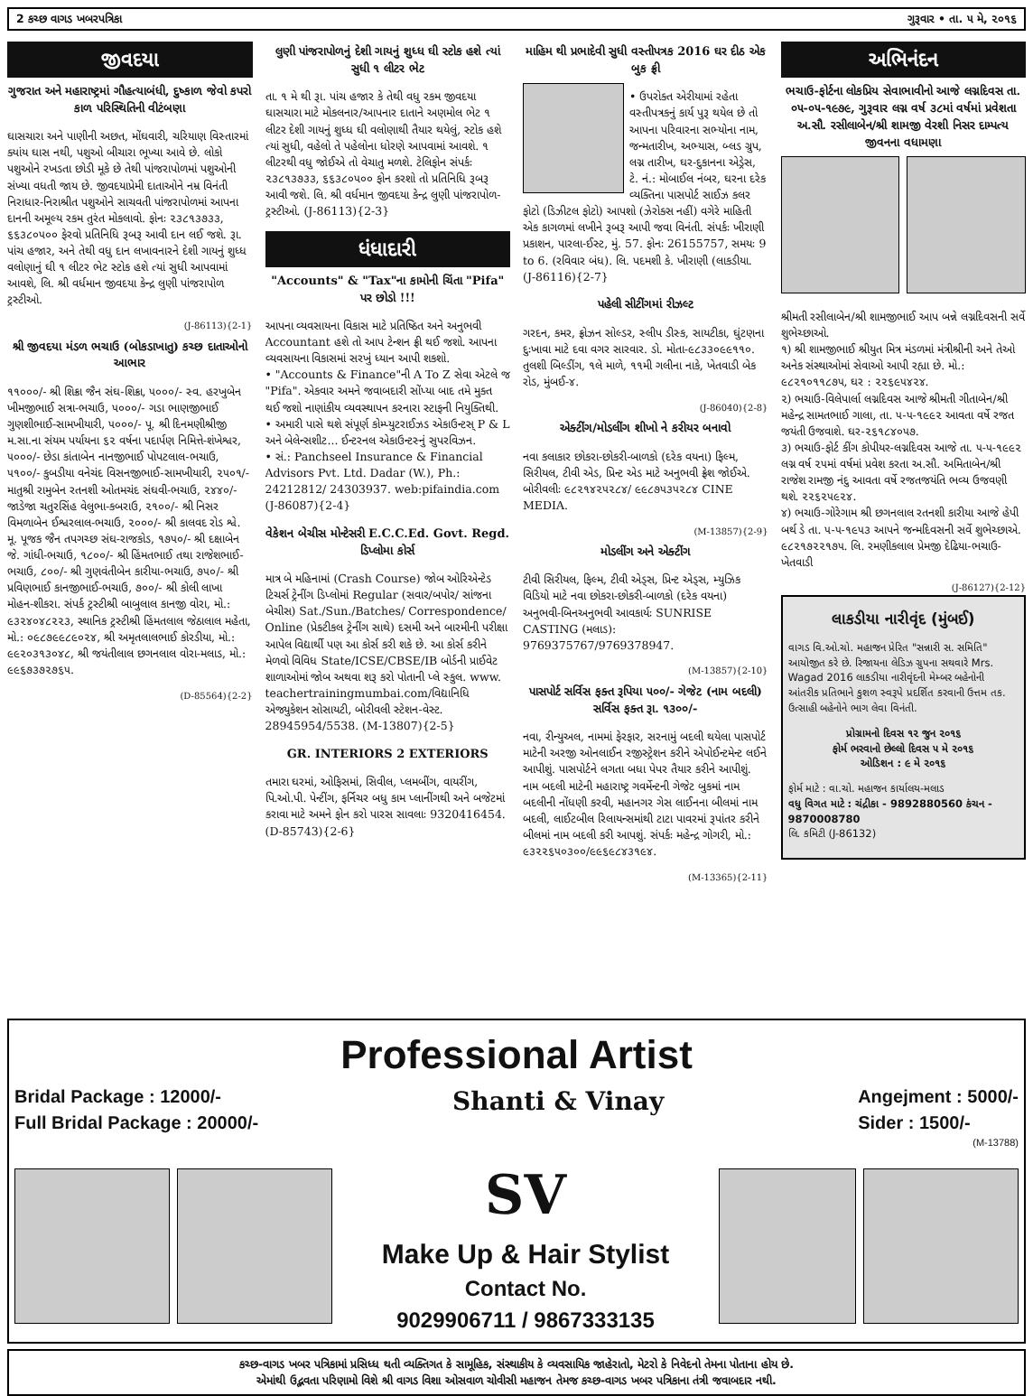2 કચ્છ વાગડ ખબરપત્રિકા ગુરૂવાર • તા. ૫ મે, ૨૦૧૬
જીવદયા
ગુજરાત અને મહારાષ્ટ્રમાં ગૌહત્યાબંધી, દુષ્કાળ જેવો કપરો કાળ પરિસ્થિતિની વીટંબણા
ઘાસચારા અને પાણીની અછત, મોંઘવારી, ચરિયાણ વિસ્તારમાં ક્યાંય ઘાસ નથી, પશુઓ બીચારા ભૂખ્યા આવે છે. લોકો પશુઓને રખડતા છોડી મૂકે છે તેથી પાંજરાપોળમાં પશુઓની સંખ્યા વધતી જાય છે. જીવદયાપ્રેમી દાતાઓને નમ્ર વિનંતી નિરાધાર-નિરાશ્રીત પશુઓને સાચવતી પાંજરાપોળમાં આપના દાનની અમૂલ્ય રકમ તુરંત મોકલાવો. ફોનઃ ૨૩૮૧૩૭૩૩, ૬૬૩૮૦૫૦૦ ફેરવો પ્રતિનિધિ રૂબરૂ આવી દાન લઈ જશે. રૂા. પાંચ હજાર, અને તેથી વધુ દાન લખાવનારને દેશી ગાયનું શુધ્ધ વલોણાનું ઘી ૧ લીટર ભેટ સ્ટોક હશે ત્યાં સુધી આપવામાં આવશે, લિ. શ્રી વર્ધમાન જીવદયા કેન્દ્ર લુણી પાંજરાપોળ ટ્રસ્ટીઓ.
(J-86113){2-1}
શ્રી જીવદયા મંડળ ભચાઉ (બોકડાખાતુ) કચ્છ દાતાઓનો આભાર
૧૧૦૦૦/- શ્રી શિક્રા જૈન સંઘ-શિક્રા, ૫૦૦૦/- સ્વ. હરખુબેન ખીમજીભાઈ સત્રા-ભચાઉ, ૫૦૦૦/- ગડા ભાણજીભાઈ ગુણશીભાઈ-સામખીયારી, ૫૦૦૦/- પૂ. શ્રી દિનમણીશ્રીજી મ.સા.ના સંયમ પર્યાયના ૬૨ વર્ષના પદાર્પણ નિમિત્તે-શંખેશ્વર, ૫૦૦૦/- છેડા કાંતાબેન નાનજીભાઈ પોપટલાલ-ભચાઉ, ૫૧૦૦/- કુબડીયા વનેચંદ વિસનજીભાઈ-સામખીયારી, ૨૫૦૧/- માતુશ્રી રામુબેન રતનશી ઓતમચંદ સંઘવી-ભચાઉ, ૨૪૪૦/- જાડેજા ચતુરસિંહ વેલુભા-કબરાઉ, ૨૧૦૦/- શ્રી નિસર વિમળાબેન ઈશ્વરલાલ-ભચાઉ, ૨૦૦૦/- શ્રી કાલવદ રોડ શ્વે. મૂ. પૂજક જૈન તપગચ્છ સંઘ-રાજકોડ, ૧૭૫૦/- શ્રી દક્ષાબેન જે. ગાંધી-ભચાઉ, ૧૮૦૦/- શ્રી હિંમતભાઈ તથા રાજેશભાઈ-ભચાઉ, ૮૦૦/- શ્રી ગુણવંતીબેન કારીયા-ભચાઉ, ૭૫૦/- શ્રી પ્રવિણભાઈ કાનજીભાઈ-ભચાઉ, ૭૦૦/- શ્રી કોલી લાખા મોહન-શીકરા. સંપર્ક ટ્રસ્ટીશ્રી બાબુલાલ કાનજી વોરા, મો.: ૯૩૨૪૦૪૮૨૨૩, સ્થાનિક ટ્રસ્ટીશ્રી હિંમતલાલ જેઠાલાલ મહેતા, મો.: ૦૯૮૭૯૯૮૯૦૨૪, શ્રી અમૃતલાલભાઈ કોરડીયા, મો.: ૯૯૨૦૩૧૩૦૪૮, શ્રી જયંતીલાલ છગનલાલ વોરા-મલાડ, મો.: ૯૯૬૭૩૭૨૭૬૫.
(D-85564){2-2}
લુણી પાંજરાપોળનું દેશી ગાયનું શુધ્ધ ઘી સ્ટોક હશે ત્યાં સુધી ૧ લીટર ભેટ
તા. ૧ મે થી રૂા. પાંચ હજાર કે તેથી વધુ રકમ જીવદયા ઘાસચારા માટે મોકલનાર/આપનાર દાતાને અણમોલ ભેટ ૧ લીટર દેશી ગાયનું શુધ્ધ ઘી વલોણાથી તૈયાર થયેલું, સ્ટોક હશે ત્યાં સુધી, વહેલો તે પહેલોના ધોરણે આપવામાં આવશે. ૧ લીટરથી વધુ જોઈએ તો વેચાતુ મળશે. ટેલિફોન સંપર્કઃ ૨૩૮૧૩૭૩૩, ૬૬૩૮૦૫૦૦ ફોન કરશો તો પ્રતિનિધિ રૂબરૂ આવી જશે. લિ. શ્રી વર્ધમાન જીવદયા કેન્દ્ર લુણી પાંજરાપોળ-ટ્રસ્ટીઓ. (J-86113){2-3}
ધંધાદારી
"Accounts" & "Tax"ના કામોની ચિંતા "Pifa" પર છોડો !!!
આપના વ્યવસાયના વિકાસ માટે પ્રતિષ્ઠિત અને અનુભવી Accountant હશે તો આપ ટેન્શન ફ્રી થઈ જશો. આપના વ્યવસાયના વિકાસમાં સરખું ધ્યાન આપી શકશો.
• "Accounts & Finance"ની A To Z સેવા એટલે જ "Pifa". એકવાર અમને જવાબદારી સોંપ્યા બાદ તમે મુક્ત થઈ જશો નાણાંકીય વ્યવસ્થાપન કરનારા સ્ટાફની નિયુક્તિથી.
• અમારી પાસે થશે સંપૂર્ણ કોમ્પ્યુટરાઈઝડ એકાઉન્ટસ્ P & L અને બેલેન્સશીટ... ઈન્ટરનલ એકાઉન્ટસ્નું સુપરવિઝન.
• સં.: Panchseel Insurance & Financial Advisors Pvt. Ltd. Dadar (W.), Ph.: 24212812/ 24303937. web:pifaindia.com (J-86087){2-4}
વેકેશન બેચીસ મોન્ટેસરી E.C.C.Ed. Govt. Regd. ડિપ્લોમા કોર્સ
માત્ર બે મહિનામાં (Crash Course) જોબ ઓરિએન્ટેડ ટિચર્સ ટ્રેનીંગ ડિપ્લોમાં Regular (સવાર/બપોર/ સાંજના બેચીસ) Sat./Sun./Batches/ Correspondence/ Online (પ્રેક્ટીકલ ટ્રેનીંગ સાથે) દસમી અને બારમીની પરીક્ષા આપેલ વિદ્યાર્થી પણ આ કોર્સ કરી શકે છે. આ કોર્સ કરીને મેળવો વિવિધ State/ICSE/CBSE/IB બોર્ડની પ્રાઈવેટ શાળાઓમાં જોબ અથવા શરૂ કરો પોતાની પ્લે સ્કુલ. www. teachertrainingmumbai.com/વિદ્યાનિધિ એજ્યુકેશન સોસાયટી, બોરીવલી સ્ટેશન-વેસ્ટ. 28945954/5538. (M-13807){2-5}
GR. INTERIORS 2 EXTERIORS
તમારા ઘરમાં, ઓફિસમાં, સિવીલ, પ્લમબીંગ, વાયરીંગ, પિ.ઓ.પી. પેન્ટીંગ, ફર્નિચર બધુ કામ પ્લાનીંગથી અને બજેટમાં કરાવા માટે અમને ફોન કરો પારસ સાવલાઃ 9320416454. (D-85743){2-6}
માહિમ થી પ્રભાદેવી સુધી વસ્તીપત્રક 2016 ઘર દીઠ એક બુક ફ્રી
• ઉપરોક્ત એરીયામાં રહેતા વસ્તીપત્રકનું કાર્ય પુરૂ થયેલ છે તો આપના પરિવારના સભ્યોના નામ, જન્મતારીખ, અભ્યાસ, બ્લડ ગ્રુપ, લગ્ન તારીખ, ઘર-દુકાનના એડ્રેસ, ટે. નં.: મોબાઈલ નંબર, ઘરના દરેક વ્યક્તિના પાસપોર્ટ સાઈઝ કલર ફોટો (ડિઝીટલ ફોટો) આપશો (ઝેરોક્સ નહીં) વગેરે માહિતી એક કાગળમાં લખીને રૂબરૂ આપી જવા વિનંતી. સંપર્કઃ ખીરાણી પ્રકાશન, પારલા-ઈસ્ટ, મું. 57. ફોનઃ 26155757, સમયઃ 9 to 6. (રવિવાર બંધ). લિ. પદમશી કે. ખીરાણી (લાકડીયા. (J-86116){2-7}
પહેલી સીટીંગમાં રીઝલ્ટ
ગરદન, કમર, ફ્રોઝન સોલ્ડર, સ્લીપ ડીસ્ક, સાયટીકા, ઘુંટણના દુઃખાવા માટે દવા વગર સારવાર. ડો. મોતા-૯૮૩૩૦૯૯૧૧૦. તુલશી બિલ્ડીંગ, ૧લે માળે, ૧૧મી ગલીના નાકે, ખેતવાડી બેક રોડ, મુંબઈ-૪.
(J-86040){2-8}
એક્ટીંગ/મોડલીંગ શીખો ને કરીયર બનાવો
નવા કલાકાર છોકરા-છોકરી-બાળકો (દરેક વયના) ફિલ્મ, સિરીયલ, ટીવી એડ, પ્રિન્ટ એડ માટે અનુભવી ફ્રેશ જોઈએ. બોરીવલીઃ ૯૮૨૧૪૨૫૨૮૪/ ૯૯૮૭૫૩૫૨૮૪ CINE MEDIA.
(M-13857){2-9}
મોડલીંગ અને એક્ટીંગ
ટીવી સિરીયલ, ફિલ્મ, ટીવી એડ્સ, પ્રિન્ટ એડ્સ, મ્યુઝિક વિડિયો માટે નવા છોકરા-છોકરી-બાળકો (દરેક વયના) અનુભવી-બિનઅનુભવી આવકાર્યઃ SUNRISE CASTING (મલાડ): 9769375767/9769378947.
(M-13857){2-10}
પાસપોર્ટ સર્વિસ ફક્ત રૂપિયા ૫૦૦/- ગેજેટ (નામ બદલી) સર્વિસ ફક્ત રૂા. ૧૩૦૦/-
નવા, રીન્યુઅલ, નામમાં ફેરફાર, સરનામું બદલી થયેલા પાસપોર્ટ માટેની અરજી ઓનલાઈન રજીસ્ટ્રેશન કરીને એપોઈન્ટમેન્ટ લઈને આપીશું. પાસપોર્ટને લગતા બધા પેપર તૈયાર કરીને આપીશું. નામ બદલી માટેની મહારાષ્ટ્ર ગવર્મેન્ટની ગેજેટ બુકમાં નામ બદલીની નોંધણી કરવી, મહાનગર ગેસ લાઈનના બીલમાં નામ બદલી, લાઈટબીલ રિલાયન્સમાંથી ટાટા પાવરમાં રૂપાંતર કરીને બીલમાં નામ બદલી કરી આપશું. સંપર્કઃ મહેન્દ્ર ગોગરી, મો.: ૯૩૨૨૬૫૦૩૦૦/૯૯૬૯૮૪૩૧૯૪.
(M-13365){2-11}
અભિનંદન
ભચાઉ-ફોર્ટના લોકપ્રિય સેવાભાવીનો આજે લગ્નદિવસ તા. ૦૫-૦૫-૧૯૭૯, ગુરૂવાર લગ્ન વર્ષ ૩૮માં વર્ષમાં પ્રવેશતા અ.સૌ. રસીલાબેન/શ્રી શામજી વેરશી નિસર દામ્પત્ય જીવનના વધામણા
શ્રીમતી રસીલાબેન/શ્રી શામજીભાઈ આપ બન્ને લગ્નદિવસની સર્વે શુભેચ્છાઓ.
૧) શ્રી શામજીભાઈ શ્રીયુત મિત્ર મંડળમાં મંત્રીશ્રીની અને તેઓ અનેક સંસ્થાઓમાં સેવાઓ આપી રહ્યા છે. મો.: ૯૮૨૧૦૧૧૮૭૫, ઘર : ૨૨૬૯૫૪૨૪.
૨) ભચાઉ-વિલેપાર્લા લગ્નદિવસ આજે શ્રીમતી ગીતાબેન/શ્રી મહેન્દ્ર સામતભાઈ ગાલા, તા. ૫-૫-૧૯૯૨ આવતા વર્ષે રજત જયંતી ઉજવાશે. ઘર-૨૬૧૮૪૦૫૭.
૩) ભચાઉ-ફોર્ટ કીંગ કોપીયર-લગ્નદિવસ આજે તા. ૫-૫-૧૯૯૨ લગ્ન વર્ષ ૨૫માં વર્ષમાં પ્રવેશ કરતા અ.સૌ. અમિતાબેન/શ્રી રાજેશ રામજી નંદુ આવતા વર્ષે રજતજયંતિ ભવ્ય ઉજવણી થશે. ૨૨૬૨૫૯૨૪.
૪) ભચાઉ-ગોરેગામ શ્રી છગનલાલ રતનશી કારીયા આજે હેપી બર્થ ડે તા. ૫-૫-૧૯૫૩ આપને જન્મદિવસની સર્વે શુભેચ્છાએ. ૯૮૨૧૭૨૨૧૭૫. લિ. રમણીકલાલ પ્રેમજી દેઢિયા-ભચાઉ-ખેતવાડી
(J-86127){2-12}
લાકડીયા નારીવૃંદ (મુંબઈ)
વાગડ વિ.ઓ.ચો. મહાજન પ્રેરિત "સન્નારી સ. સમિતિ" આયોજીત કરે છે. રિજાયના લેડિઝ ગ્રુપના સથવારે Mrs. Wagad 2016 લાકડીયા નારીવૃંદની મેમ્બર બહેનોની આંતરીક પ્રતિભાને કુશળ સ્વરૂપે પ્રદર્શિત કરવાની ઉત્તમ તક. ઉત્સાહી બહેનોને ભાગ લેવા વિનંતી.
પ્રોગ્રામનો દિવસ ૧૨ જુન ૨૦૧૬
ફોર્મ ભરવાનો છેલ્લો દિવસ ૫ મે ૨૦૧૬
ઓડિશન : ૯ મે ૨૦૧૬
ફોર્મ માટે : વા.ચો. મહાજન કાર્યાલય-મલાડ
વધુ વિગત માટે : ચંદ્રીકા - 9892880560 કંચન - 9870008780
લિ. કમિટી (J-86132)
Professional Artist
Bridal Package : 12000/-
Full Bridal Package : 20000/- Shanti & Vinay Angejment : 5000/-
Sider : 1500/-
(M-13788)
SV
Make Up & Hair Stylist
Contact No.
9029906711 / 9867333135
કચ્છ-વાગડ ખબર પત્રિકામાં પ્રસિધ્ધ થતી વ્યક્તિગત કે સામૂહિક, સંસ્થાકીય કે વ્યવસાયિક જાહેરાતો, મેટરો કે નિવેદનો તેમના પોતાના હોય છે.
એમાંથી ઉદ્ભવતા પરિણામો વિશે શ્રી વાગડ વિશા ઓસવાળ ચોવીસી મહાજન તેમજ કચ્છ-વાગડ ખબર પત્રિકાના તંત્રી જવાબદાર નથી.